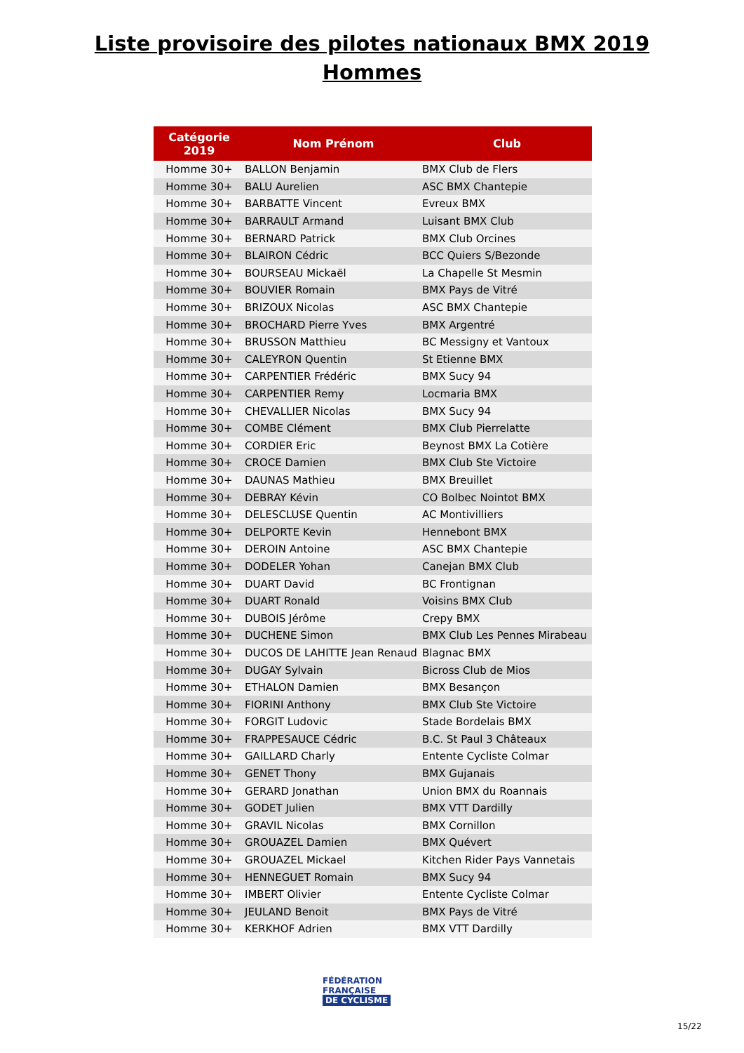Liste provisoire des pilotes nationaux BMX 2019
Hommes
| Catégorie 2019 | Nom Prénom | Club |
| --- | --- | --- |
| Homme 30+ | BALLON Benjamin | BMX Club de Flers |
| Homme 30+ | BALU Aurelien | ASC BMX Chantepie |
| Homme 30+ | BARBATTE Vincent | Evreux BMX |
| Homme 30+ | BARRAULT Armand | Luisant BMX Club |
| Homme 30+ | BERNARD Patrick | BMX Club Orcines |
| Homme 30+ | BLAIRON Cédric | BCC Quiers S/Bezonde |
| Homme 30+ | BOURSEAU Mickaël | La Chapelle St Mesmin |
| Homme 30+ | BOUVIER Romain | BMX Pays de Vitré |
| Homme 30+ | BRIZOUX Nicolas | ASC BMX Chantepie |
| Homme 30+ | BROCHARD Pierre Yves | BMX Argentré |
| Homme 30+ | BRUSSON Matthieu | BC Messigny et Vantoux |
| Homme 30+ | CALEYRON Quentin | St Etienne BMX |
| Homme 30+ | CARPENTIER Frédéric | BMX Sucy 94 |
| Homme 30+ | CARPENTIER Remy | Locmaria BMX |
| Homme 30+ | CHEVALLIER Nicolas | BMX Sucy 94 |
| Homme 30+ | COMBE Clément | BMX Club Pierrelatte |
| Homme 30+ | CORDIER Eric | Beynost BMX La Cotière |
| Homme 30+ | CROCE Damien | BMX Club Ste Victoire |
| Homme 30+ | DAUNAS Mathieu | BMX Breuillet |
| Homme 30+ | DEBRAY Kévin | CO Bolbec Nointot BMX |
| Homme 30+ | DELESCLUSE Quentin | AC Montivilliers |
| Homme 30+ | DELPORTE Kevin | Hennebont BMX |
| Homme 30+ | DEROIN Antoine | ASC BMX Chantepie |
| Homme 30+ | DODELER Yohan | Canejan BMX Club |
| Homme 30+ | DUART David | BC Frontignan |
| Homme 30+ | DUART Ronald | Voisins BMX Club |
| Homme 30+ | DUBOIS Jérôme | Crepy BMX |
| Homme 30+ | DUCHENE Simon | BMX Club Les Pennes Mirabeau |
| Homme 30+ | DUCOS DE LAHITTE Jean Renaud | Blagnac BMX |
| Homme 30+ | DUGAY Sylvain | Bicross Club de Mios |
| Homme 30+ | ETHALON Damien | BMX Besançon |
| Homme 30+ | FIORINI Anthony | BMX Club Ste Victoire |
| Homme 30+ | FORGIT Ludovic | Stade Bordelais BMX |
| Homme 30+ | FRAPPESAUCE Cédric | B.C. St Paul 3 Châteaux |
| Homme 30+ | GAILLARD Charly | Entente Cycliste Colmar |
| Homme 30+ | GENET Thony | BMX Gujanais |
| Homme 30+ | GERARD Jonathan | Union BMX du Roannais |
| Homme 30+ | GODET Julien | BMX VTT Dardilly |
| Homme 30+ | GRAVIL Nicolas | BMX Cornillon |
| Homme 30+ | GROUAZEL Damien | BMX Quévert |
| Homme 30+ | GROUAZEL Mickael | Kitchen Rider Pays Vannetais |
| Homme 30+ | HENNEGUET Romain | BMX Sucy 94 |
| Homme 30+ | IMBERT Olivier | Entente Cycliste Colmar |
| Homme 30+ | JEULAND Benoit | BMX Pays de Vitré |
| Homme 30+ | KERKHOF Adrien | BMX VTT Dardilly |
FÉDÉRATION
FRANÇAISE
DE CYCLISME
15/22